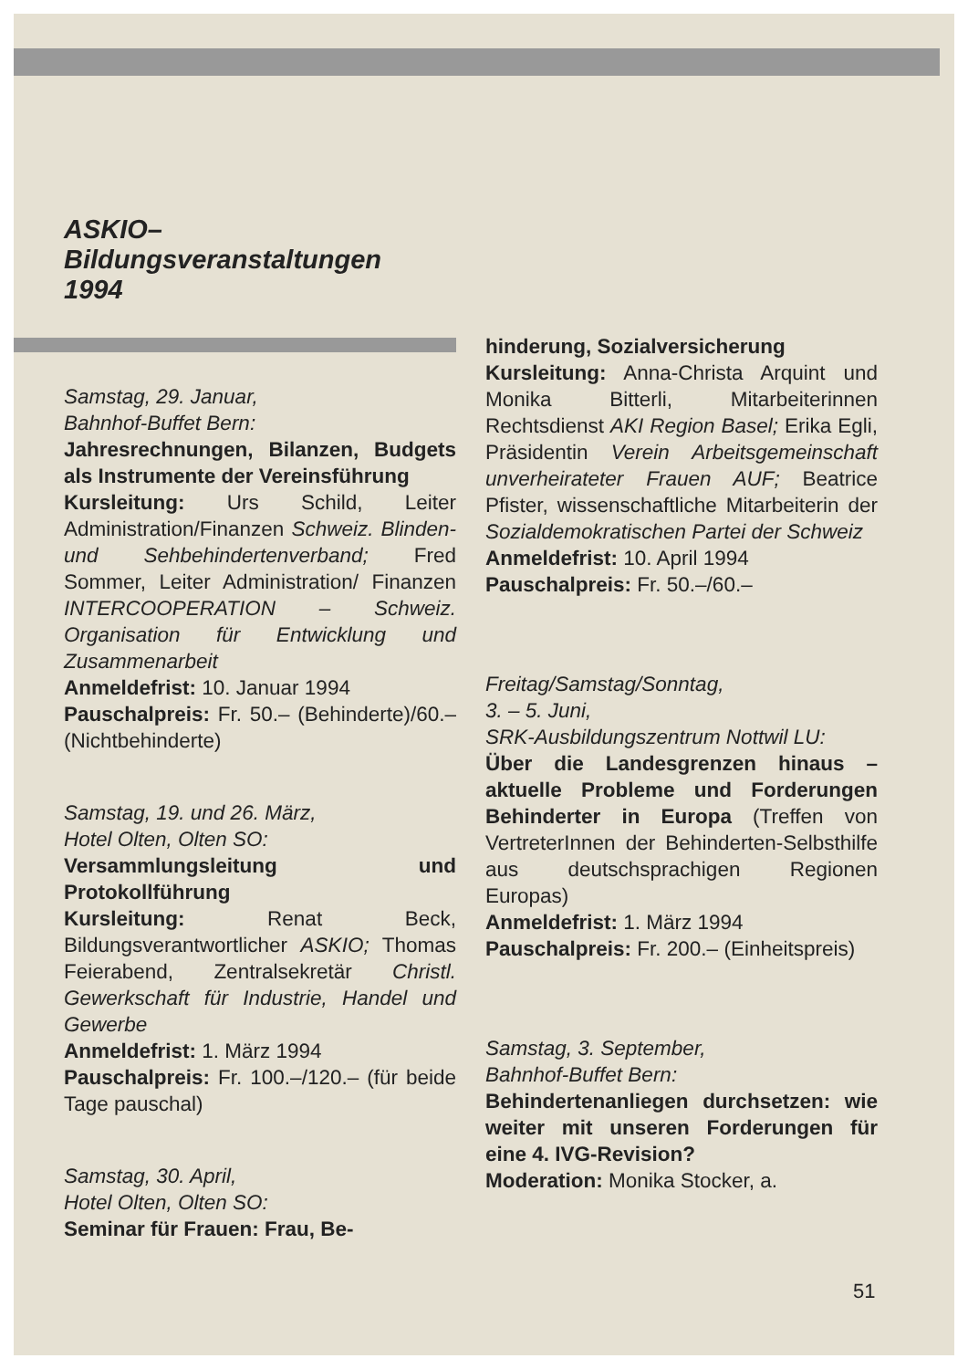ASKIO–
Bildungsveranstaltungen
1994
Samstag, 29. Januar,
Bahnhof-Buffet Bern:
Jahresrechnungen, Bilanzen, Budgets als Instrumente der Vereinsführung
Kursleitung: Urs Schild, Leiter Administration/Finanzen Schweiz. Blinden- und Sehbehindertenverband; Fred Sommer, Leiter Administration/ Finanzen INTERCOOPERATION – Schweiz. Organisation für Entwicklung und Zusammenarbeit
Anmeldefrist: 10. Januar 1994
Pauschalpreis: Fr. 50.– (Behinderte)/60.– (Nichtbehinderte)
Samstag, 19. und 26. März,
Hotel Olten, Olten SO:
Versammlungsleitung und Protokollführung
Kursleitung: Renat Beck, Bildungsverantwortlicher ASKIO; Thomas Feierabend, Zentralsekretär Christl. Gewerkschaft für Industrie, Handel und Gewerbe
Anmeldefrist: 1. März 1994
Pauschalpreis: Fr. 100.–/120.– (für beide Tage pauschal)
Samstag, 30. April,
Hotel Olten, Olten SO:
Seminar für Frauen: Frau, Be-
hinderung, Sozialversicherung
Kursleitung: Anna-Christa Arquint und Monika Bitterli, Mitarbeiterinnen Rechtsdienst AKI Region Basel; Erika Egli, Präsidentin Verein Arbeitsgemeinschaft unverheirateter Frauen AUF; Beatrice Pfister, wissenschaftliche Mitarbeiterin der Sozialdemokratischen Partei der Schweiz
Anmeldefrist: 10. April 1994
Pauschalpreis: Fr. 50.–/60.–
Freitag/Samstag/Sonntag,
3. – 5. Juni,
SRK-Ausbildungszentrum Nottwil LU:
Über die Landesgrenzen hinaus – aktuelle Probleme und Forderungen Behinderter in Europa (Treffen von VertreterInnen der Behinderten-Selbsthilfe aus deutschsprachigen Regionen Europas)
Anmeldefrist: 1. März 1994
Pauschalpreis: Fr. 200.– (Einheitspreis)
Samstag, 3. September,
Bahnhof-Buffet Bern:
Behindertenanliegen durchsetzen: wie weiter mit unseren Forderungen für eine 4. IVG-Revision?
Moderation: Monika Stocker, a.
51